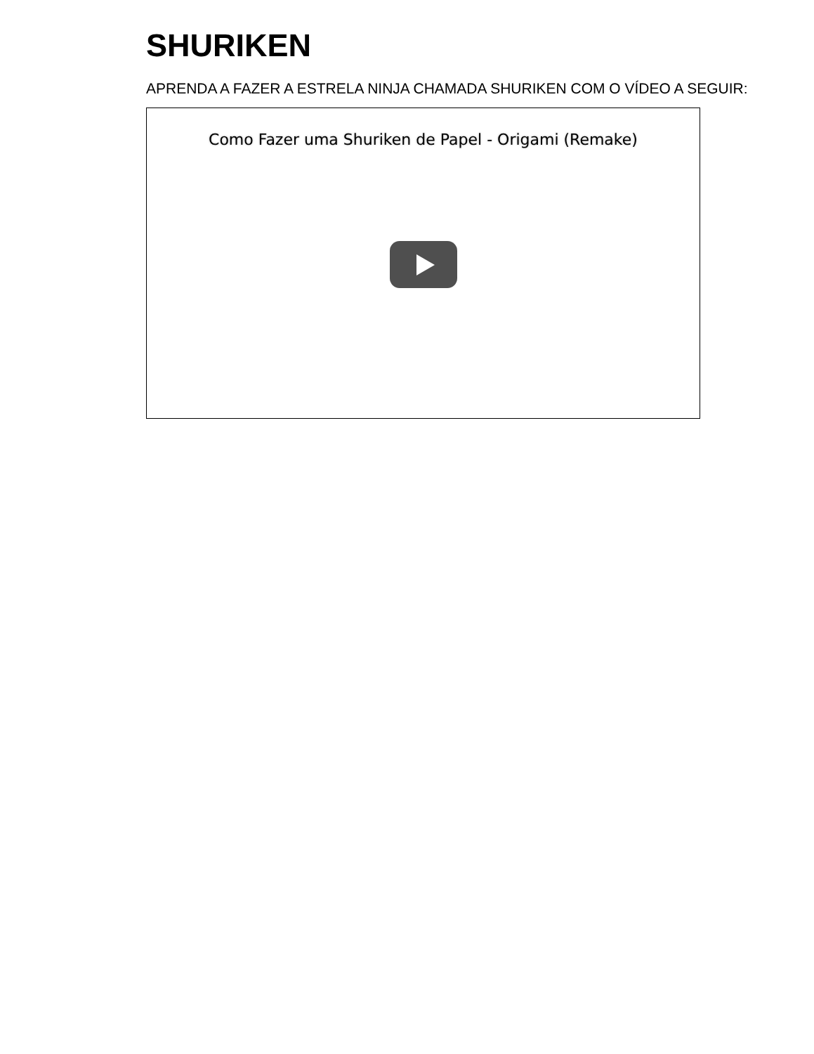SHURIKEN
APRENDA A FAZER A ESTRELA NINJA CHAMADA SHURIKEN COM O VÍDEO A SEGUIR:
Como Fazer uma Shuriken de Papel - Origami (Remake)